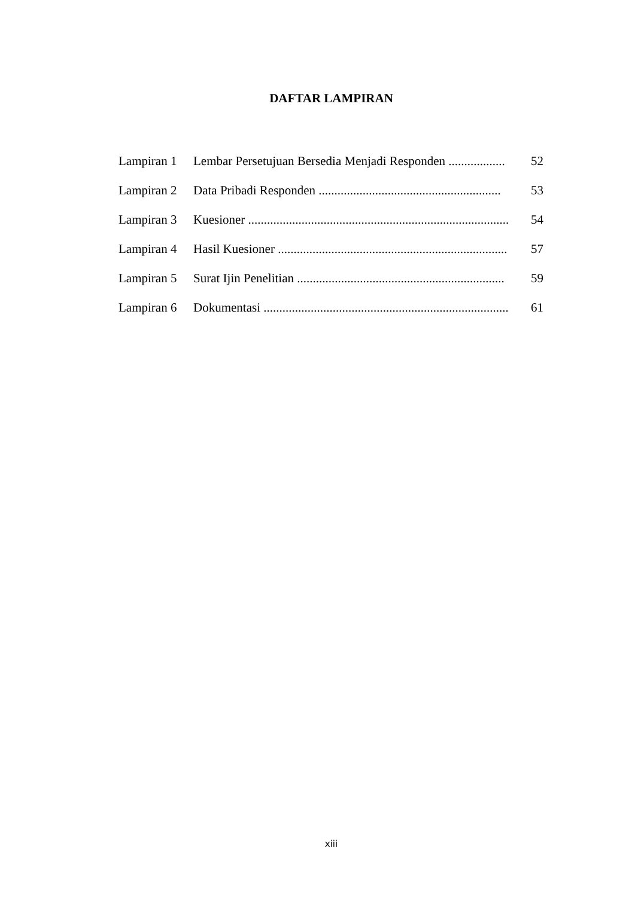DAFTAR LAMPIRAN
| Lampiran 1 | Lembar Persetujuan Bersedia Menjadi Responden .................. | 52 |
| Lampiran 2 | Data Pribadi Responden .......................................................... | 53 |
| Lampiran 3 | Kuesioner ................................................................................... | 54 |
| Lampiran 4 | Hasil Kuesioner ......................................................................... | 57 |
| Lampiran 5 | Surat Ijin Penelitian .................................................................. | 59 |
| Lampiran 6 | Dokumentasi .............................................................................. | 61 |
xiii